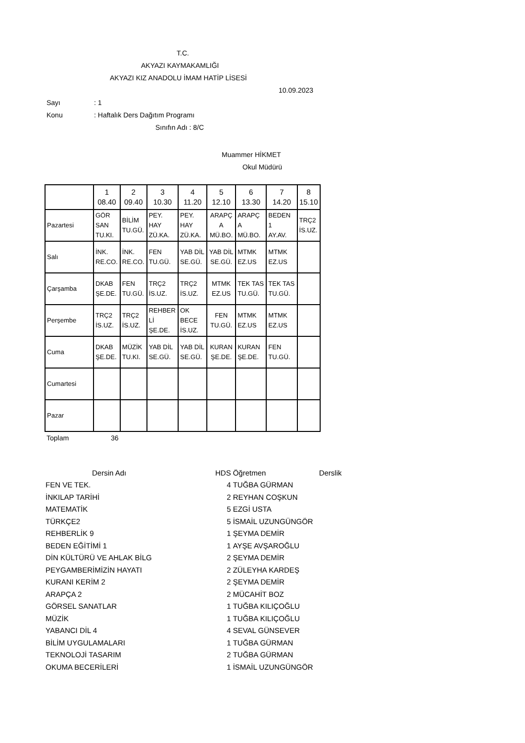T.C.
AKYAZI KAYMAKAMLIĞI
AKYAZI KIZ ANADOLU İMAM HATİP LİSESİ
10.09.2023
Sayı: 1
Konu: Haftalık Ders Dağıtım Programı
Sınıfın Adı : 8/C
Muammer HİKMET
Okul Müdürü
| | 1 08.40 | 2 09.40 | 3 10.30 | 4 11.20 | 5 12.10 | 6 13.30 | 7 14.20 | 8 15.10 |
| --- | --- | --- | --- | --- | --- | --- | --- | --- |
| Pazartesi | GÖR SAN TU.KI. | BİLİM TU.GÜ. | PEY. HAY ZÜ.KA. | PEY. HAY ZÜ.KA. | ARAPÇ A MÜ.BO. | ARAPÇ A MÜ.BO. | BEDEN 1 AY.AV. | TRÇ2 İS.UZ. |
| Salı | İNK. RE.CO. | İNK. RE.CO. | FEN TU.GÜ. | YAB DİL SE.GÜ. | YAB DİL SE.GÜ. | MTMK EZ.US | MTMK EZ.US | |
| Çarşamba | DKAB ŞE.DE. | FEN TU.GÜ. | TRÇ2 İS.UZ. | TRÇ2 İS.UZ. | MTMK EZ.US | TEK TAS TU.GÜ. | TEK TAS TU.GÜ. | |
| Perşembe | TRÇ2 İS.UZ. | TRÇ2 İS.UZ. | REHBER Lİ ŞE.DE. | OK BECE İS.UZ. | FEN TU.GÜ. | MTMK EZ.US | MTMK EZ.US | |
| Cuma | DKAB ŞE.DE. | MÜZİK TU.KI. | YAB DİL SE.GÜ. | YAB DİL SE.GÜ. | KURAN ŞE.DE. | KURAN ŞE.DE. | FEN TU.GÜ. | |
| Cumartesi | | | | | | | | |
| Pazar | | | | | | | | |
Toplam 36
| Dersin Adı | HDS | Öğretmen | Derslik |
| --- | --- | --- | --- |
| FEN VE TEK. | 4 | TUĞBA GÜRMAN | |
| İNKILAP TARİHİ | 2 | REYHAN COŞKUN | |
| MATEMATİK | 5 | EZGİ USTA | |
| TÜRKÇE2 | 5 | İSMAİL UZUNGÜNGÖR | |
| REHBERLİK 9 | 1 | ŞEYMA DEMİR | |
| BEDEN EĞİTİMİ 1 | 1 | AYŞE AVŞAROĞLU | |
| DİN KÜLTÜRÜ VE AHLAK BİLG | 2 | ŞEYMA DEMİR | |
| PEYGAMBERİMİZİN HAYATI | 2 | ZÜLEYHA KARDEŞ | |
| KURANI KERİM 2 | 2 | ŞEYMA DEMİR | |
| ARAPÇA 2 | 2 | MÜCAHİT BOZ | |
| GÖRSEL SANATLAR | 1 | TUĞBA KILIÇOĞLU | |
| MÜZİK | 1 | TUĞBA KILIÇOĞLU | |
| YABANCI DİL 4 | 4 | SEVAL GÜNSEVER | |
| BİLİM UYGULAMALARI | 1 | TUĞBA GÜRMAN | |
| TEKNOLOJİ TASARIM | 2 | TUĞBA GÜRMAN | |
| OKUMA BECERİLERİ | 1 | İSMAİL UZUNGÜNGÖR | |